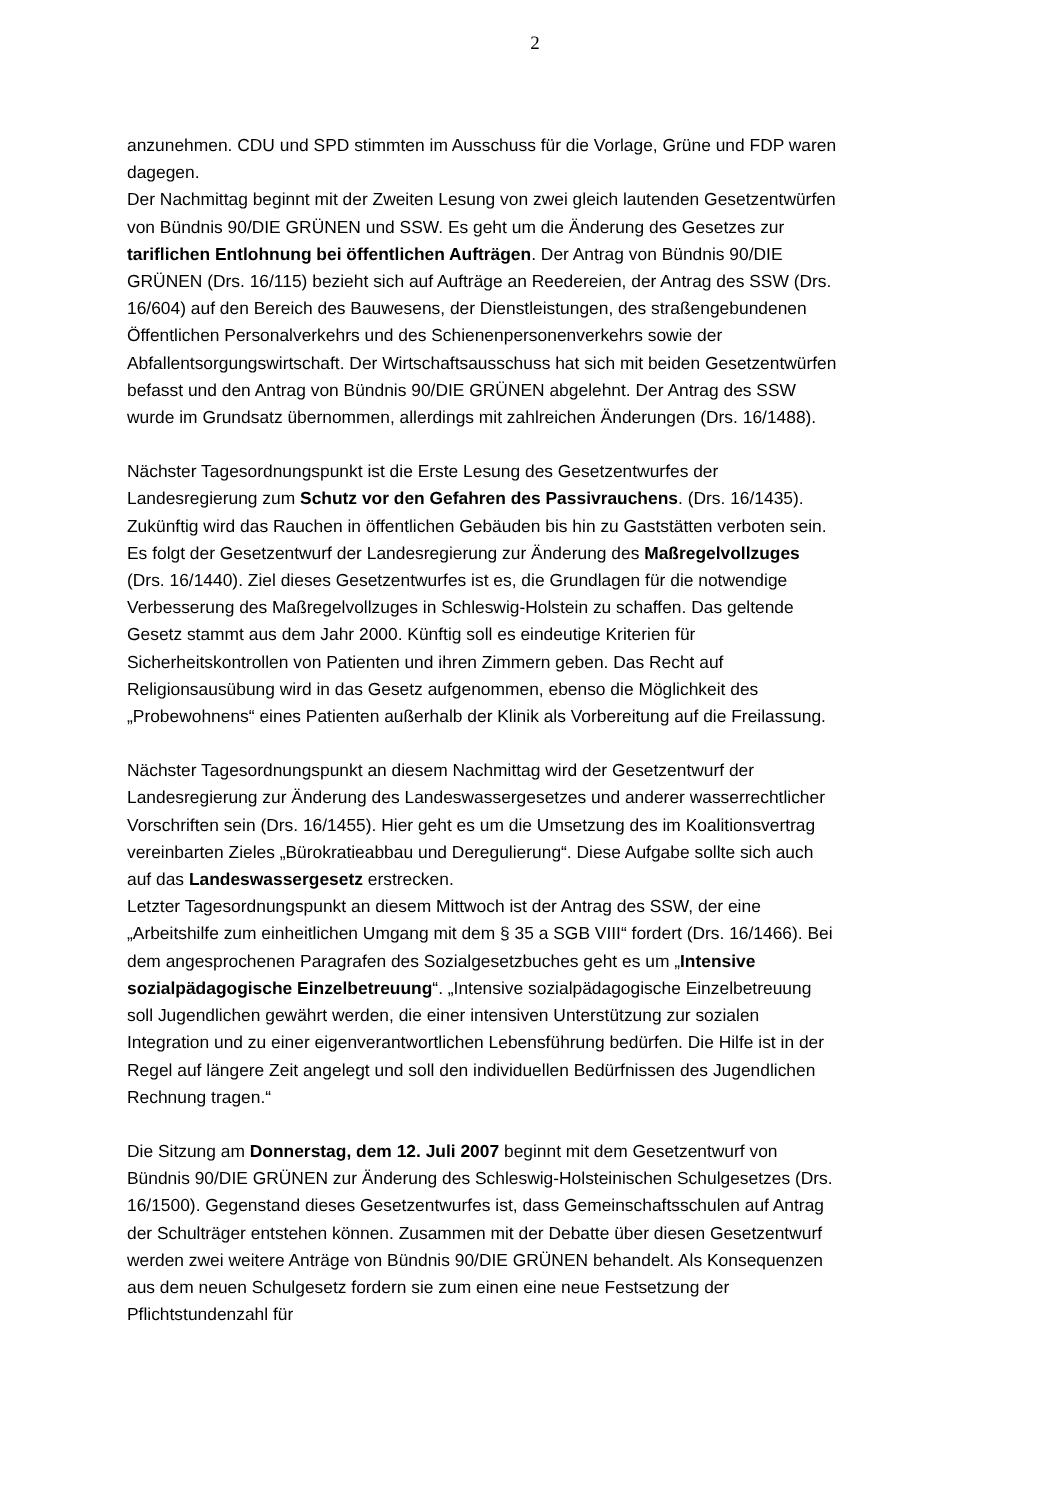2
anzunehmen. CDU und SPD stimmten im Ausschuss für die Vorlage, Grüne und FDP waren dagegen.
Der Nachmittag beginnt mit der Zweiten Lesung von zwei gleich lautenden Gesetzentwürfen von Bündnis 90/DIE GRÜNEN und SSW. Es geht um die Änderung des Gesetzes zur tariflichen Entlohnung bei öffentlichen Aufträgen. Der Antrag von Bündnis 90/DIE GRÜNEN (Drs. 16/115) bezieht sich auf Aufträge an Reedereien, der Antrag des SSW (Drs. 16/604) auf den Bereich des Bauwesens, der Dienstleistungen, des straßengebundenen Öffentlichen Personalverkehrs und des Schienenpersonenverkehrs sowie der Abfallentsorgungswirtschaft. Der Wirtschaftsausschuss hat sich mit beiden Gesetzentwürfen befasst und den Antrag von Bündnis 90/DIE GRÜNEN abgelehnt. Der Antrag des SSW wurde im Grundsatz übernommen, allerdings mit zahlreichen Änderungen (Drs. 16/1488).
Nächster Tagesordnungspunkt ist die Erste Lesung des Gesetzentwurfes der Landesregierung zum Schutz vor den Gefahren des Passivrauchens. (Drs. 16/1435). Zukünftig wird das Rauchen in öffentlichen Gebäuden bis hin zu Gaststätten verboten sein.
Es folgt der Gesetzentwurf der Landesregierung zur Änderung des Maßregelvollzuges (Drs. 16/1440). Ziel dieses Gesetzentwurfes ist es, die Grundlagen für die notwendige Verbesserung des Maßregelvollzuges in Schleswig-Holstein zu schaffen. Das geltende Gesetz stammt aus dem Jahr 2000. Künftig soll es eindeutige Kriterien für Sicherheitskontrollen von Patienten und ihren Zimmern geben. Das Recht auf Religionsausübung wird in das Gesetz aufgenommen, ebenso die Möglichkeit des „Probewohnens“ eines Patienten außerhalb der Klinik als Vorbereitung auf die Freilassung.
Nächster Tagesordnungspunkt an diesem Nachmittag wird der Gesetzentwurf der Landesregierung zur Änderung des Landeswassergesetzes und anderer wasserrechtlicher Vorschriften sein (Drs. 16/1455). Hier geht es um die Umsetzung des im Koalitionsvertrag vereinbarten Zieles „Bürokratieabbau und Deregulierung“. Diese Aufgabe sollte sich auch auf das Landeswassergesetz erstrecken.
Letzter Tagesordnungspunkt an diesem Mittwoch ist der Antrag des SSW, der eine „Arbeitshilfe zum einheitlichen Umgang mit dem § 35 a SGB VIII“ fordert (Drs. 16/1466). Bei dem angesprochenen Paragrafen des Sozialgesetzbuches geht es um „Intensive sozialpädagogische Einzelbetreuung“. „Intensive sozialpädagogische Einzelbetreuung soll Jugendlichen gewährt werden, die einer intensiven Unterstützung zur sozialen Integration und zu einer eigenverantwortlichen Lebensführung bedürfen. Die Hilfe ist in der Regel auf längere Zeit angelegt und soll den individuellen Bedürfnissen des Jugendlichen Rechnung tragen.“
Die Sitzung am Donnerstag, dem 12. Juli 2007 beginnt mit dem Gesetzentwurf von Bündnis 90/DIE GRÜNEN zur Änderung des Schleswig-Holsteinischen Schulgesetzes (Drs. 16/1500). Gegenstand dieses Gesetzentwurfes ist, dass Gemeinschaftsschulen auf Antrag der Schulträger entstehen können. Zusammen mit der Debatte über diesen Gesetzentwurf werden zwei weitere Anträge von Bündnis 90/DIE GRÜNEN behandelt. Als Konsequenzen aus dem neuen Schulgesetz fordern sie zum einen eine neue Festsetzung der Pflichtstundenzahl für